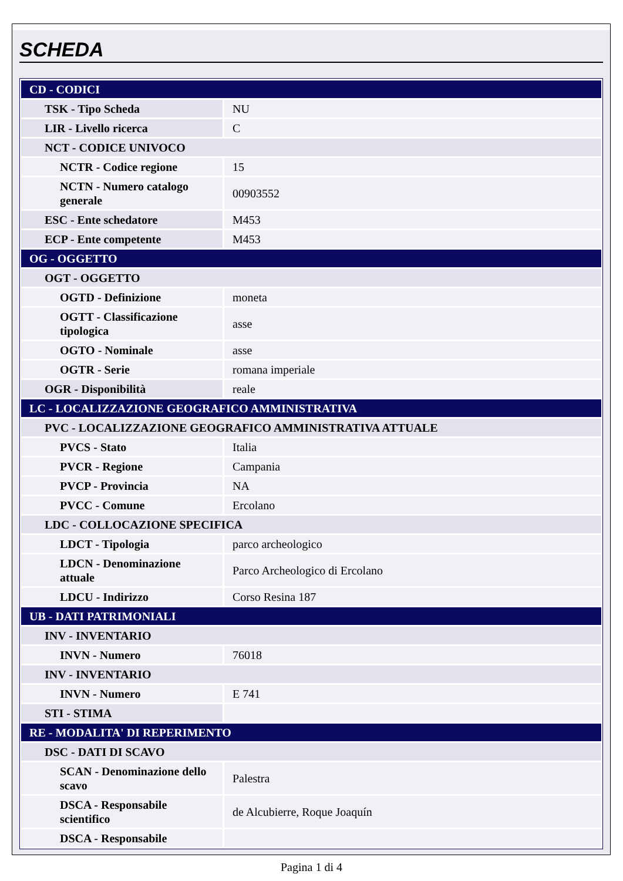SCHEDA
| CD - CODICI | |
| TSK - Tipo Scheda | NU |
| LIR - Livello ricerca | C |
| NCT - CODICE UNIVOCO | |
| NCTR - Codice regione | 15 |
| NCTN - Numero catalogo generale | 00903552 |
| ESC - Ente schedatore | M453 |
| ECP - Ente competente | M453 |
| OG - OGGETTO | |
| OGT - OGGETTO | |
| OGTD - Definizione | moneta |
| OGTT - Classificazione tipologica | asse |
| OGTO - Nominale | asse |
| OGTR - Serie | romana imperiale |
| OGR - Disponibilità | reale |
| LC - LOCALIZZAZIONE GEOGRAFICO AMMINISTRATIVA | |
| PVC - LOCALIZZAZIONE GEOGRAFICO AMMINISTRATIVA ATTUALE | |
| PVCS - Stato | Italia |
| PVCR - Regione | Campania |
| PVCP - Provincia | NA |
| PVCC - Comune | Ercolano |
| LDC - COLLOCAZIONE SPECIFICA | |
| LDCT - Tipologia | parco archeologico |
| LDCN - Denominazione attuale | Parco Archeologico di Ercolano |
| LDCU - Indirizzo | Corso Resina 187 |
| UB - DATI PATRIMONIALI | |
| INV - INVENTARIO | |
| INVN - Numero | 76018 |
| INV - INVENTARIO | |
| INVN - Numero | E 741 |
| STI - STIMA | |
| RE - MODALITA' DI REPERIMENTO | |
| DSC - DATI DI SCAVO | |
| SCAN - Denominazione dello scavo | Palestra |
| DSCA - Responsabile scientifico | de Alcubierre, Roque Joaquín |
| DSCA - Responsabile | |
Pagina 1 di 4